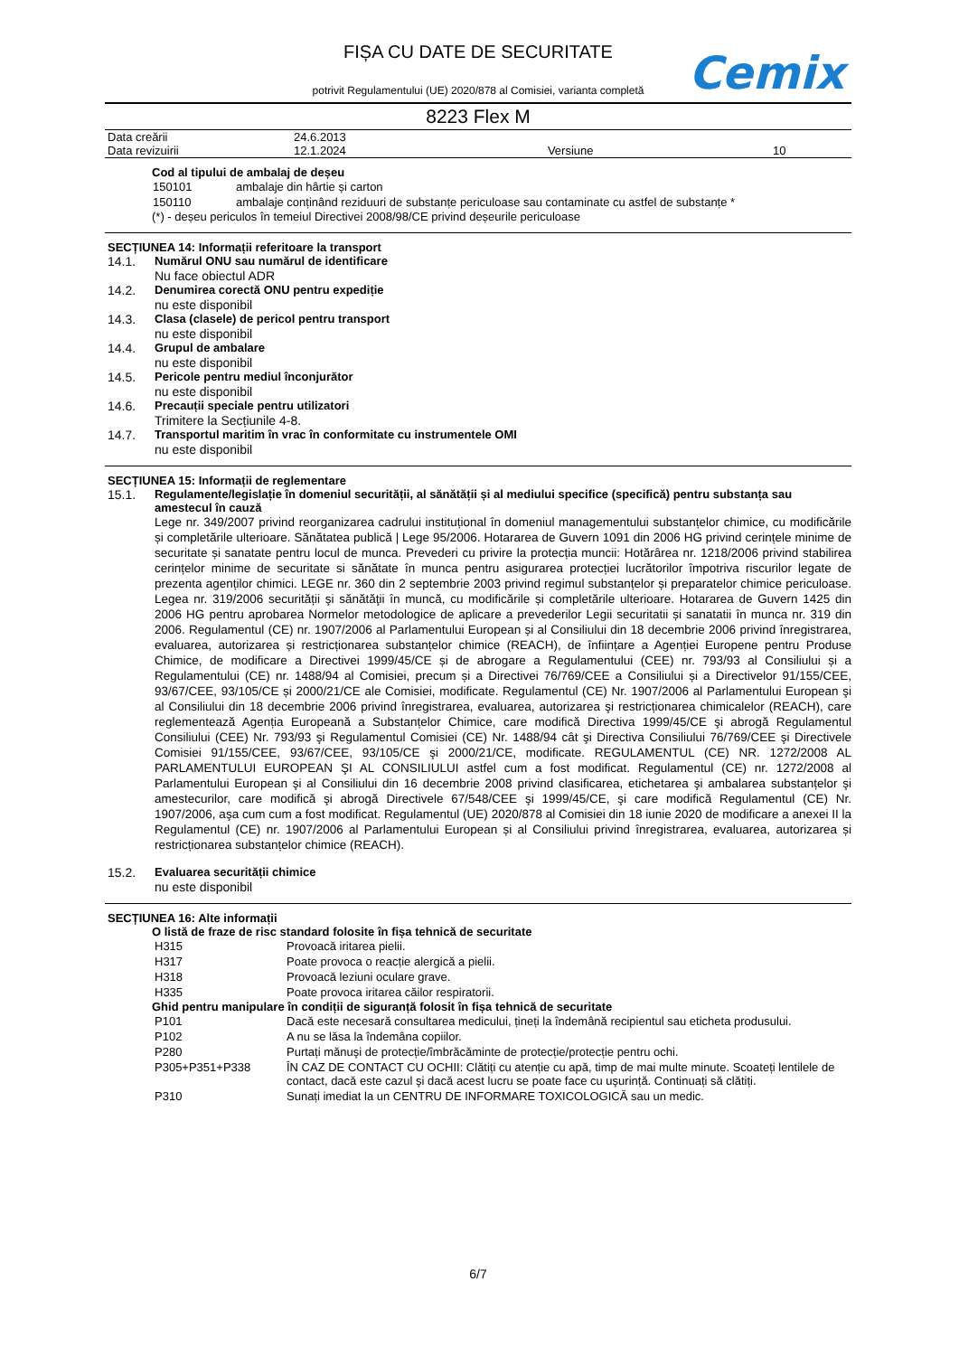FIȘA CU DATE DE SECURITATE
Cemix
potrivit Regulamentului (UE) 2020/878 al Comisiei, varianta completă
8223 Flex M
| Data creării | 24.6.2013 | | |
| Data revizuirii | 12.1.2024 | Versiune | 10 |
Cod al tipului de ambalaj de deșeu
| 150101 | ambalaje din hârtie și carton |
| 150110 | ambalaje conținând reziduuri de substanțe periculoase sau contaminate cu astfel de substanțe * |
(*) - deșeu periculos în temeiul Directivei 2008/98/CE privind deșeurile periculoase
SECȚIUNEA 14: Informații referitoare la transport
14.1. Numărul ONU sau numărul de identificare
Nu face obiectul ADR
14.2. Denumirea corectă ONU pentru expediție
nu este disponibil
14.3. Clasa (clasele) de pericol pentru transport
nu este disponibil
14.4. Grupul de ambalare
nu este disponibil
14.5. Pericole pentru mediul înconjurător
nu este disponibil
14.6. Precauții speciale pentru utilizatori
Trimitere la Secțiunile 4-8.
14.7. Transportul maritim în vrac în conformitate cu instrumentele OMI
nu este disponibil
SECȚIUNEA 15: Informații de reglementare
15.1. Regulamente/legislație în domeniul securității, al sănătății și al mediului specifice (specifică) pentru substanța sau amestecul în cauză
Lege nr. 349/2007 privind reorganizarea cadrului instituțional în domeniul managementului substanțelor chimice, cu modificările și completările ulterioare. Sănătatea publică | Lege 95/2006. Hotararea de Guvern 1091 din 2006 HG privind cerințele minime de securitate și sanatate pentru locul de munca. Prevederi cu privire la protecția muncii: Hotărârea nr. 1218/2006 privind stabilirea cerințelor minime de securitate si sănătate în munca pentru asigurarea protecției lucrătorilor împotriva riscurilor legate de prezenta agenților chimici. LEGE nr. 360 din 2 septembrie 2003 privind regimul substanțelor și preparatelor chimice periculoase. Legea nr. 319/2006 securității şi sănătăţii în muncă, cu modificările și completările ulterioare. Hotararea de Guvern 1425 din 2006 HG pentru aprobarea Normelor metodologice de aplicare a prevederilor Legii securitatii și sanatatii în munca nr. 319 din 2006. Regulamentul (CE) nr. 1907/2006 al Parlamentului European și al Consiliului din 18 decembrie 2006 privind înregistrarea, evaluarea, autorizarea și restricționarea substanțelor chimice (REACH), de înființare a Agenției Europene pentru Produse Chimice, de modificare a Directivei 1999/45/CE și de abrogare a Regulamentului (CEE) nr. 793/93 al Consiliului și a Regulamentului (CE) nr. 1488/94 al Comisiei, precum și a Directivei 76/769/CEE a Consiliului și a Directivelor 91/155/CEE, 93/67/CEE, 93/105/CE și 2000/21/CE ale Comisiei, modificate. Regulamentul (CE) Nr. 1907/2006 al Parlamentului European şi al Consiliului din 18 decembrie 2006 privind înregistrarea, evaluarea, autorizarea şi restricționarea chimicalelor (REACH), care reglementează Agenția Europeană a Substanțelor Chimice, care modifică Directiva 1999/45/CE şi abrogă Regulamentul Consiliului (CEE) Nr. 793/93 şi Regulamentul Comisiei (CE) Nr. 1488/94 cât şi Directiva Consiliului 76/769/CEE şi Directivele Comisiei 91/155/CEE, 93/67/CEE, 93/105/CE şi 2000/21/CE, modificate. REGULAMENTUL (CE) NR. 1272/2008 AL PARLAMENTULUI EUROPEAN ŞI AL CONSILIULUI astfel cum a fost modificat. Regulamentul (CE) nr. 1272/2008 al Parlamentului European şi al Consiliului din 16 decembrie 2008 privind clasificarea, etichetarea şi ambalarea substanțelor şi amestecurilor, care modifică şi abrogă Directivele 67/548/CEE şi 1999/45/CE, şi care modifică Regulamentul (CE) Nr. 1907/2006, aşa cum cum a fost modificat. Regulamentul (UE) 2020/878 al Comisiei din 18 iunie 2020 de modificare a anexei II la Regulamentul (CE) nr. 1907/2006 al Parlamentului European și al Consiliului privind înregistrarea, evaluarea, autorizarea și restricționarea substanțelor chimice (REACH).
15.2. Evaluarea securității chimice
nu este disponibil
SECȚIUNEA 16: Alte informații
O listă de fraze de risc standard folosite în fișa tehnică de securitate
| H315 | Provoacă iritarea pielii. |
| H317 | Poate provoca o reacție alergică a pielii. |
| H318 | Provoacă leziuni oculare grave. |
| H335 | Poate provoca iritarea căilor respiratorii. |
Ghid pentru manipulare în condiții de siguranță folosit în fișa tehnică de securitate
| P101 | Dacă este necesară consultarea medicului, țineți la îndemână recipientul sau eticheta produsului. |
| P102 | A nu se lăsa la îndemâna copiilor. |
| P280 | Purtați mănuşi de protecție/îmbrăcăminte de protecție/protecție pentru ochi. |
| P305+P351+P338 | ÎN CAZ DE CONTACT CU OCHII: Clătiți cu atenție cu apă, timp de mai multe minute. Scoateți lentilele de contact, dacă este cazul şi dacă acest lucru se poate face cu uşurință. Continuați să clătiți. |
| P310 | Sunați imediat la un CENTRU DE INFORMARE TOXICOLOGICĂ sau un medic. |
6/7